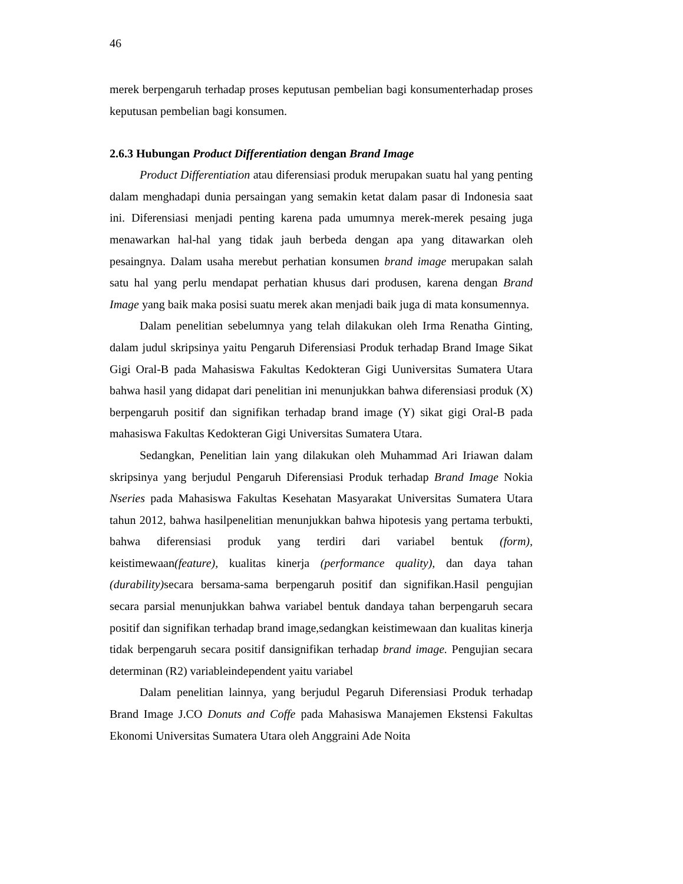46
merek berpengaruh terhadap proses keputusan pembelian bagi konsumenterhadap proses keputusan pembelian bagi konsumen.
2.6.3 Hubungan Product Differentiation dengan Brand Image
Product Differentiation atau diferensiasi produk merupakan suatu hal yang penting dalam menghadapi dunia persaingan yang semakin ketat dalam pasar di Indonesia saat ini. Diferensiasi menjadi penting karena pada umumnya merek-merek pesaing juga menawarkan hal-hal yang tidak jauh berbeda dengan apa yang ditawarkan oleh pesaingnya. Dalam usaha merebut perhatian konsumen brand image merupakan salah satu hal yang perlu mendapat perhatian khusus dari produsen, karena dengan Brand Image yang baik maka posisi suatu merek akan menjadi baik juga di mata konsumennya.
Dalam penelitian sebelumnya yang telah dilakukan oleh Irma Renatha Ginting, dalam judul skripsinya yaitu Pengaruh Diferensiasi Produk terhadap Brand Image Sikat Gigi Oral-B pada Mahasiswa Fakultas Kedokteran Gigi Uuniversitas Sumatera Utara bahwa hasil yang didapat dari penelitian ini menunjukkan bahwa diferensiasi produk (X) berpengaruh positif dan signifikan terhadap brand image (Y) sikat gigi Oral-B pada mahasiswa Fakultas Kedokteran Gigi Universitas Sumatera Utara.
Sedangkan, Penelitian lain yang dilakukan oleh Muhammad Ari Iriawan dalam skripsinya yang berjudul Pengaruh Diferensiasi Produk terhadap Brand Image Nokia Nseries pada Mahasiswa Fakultas Kesehatan Masyarakat Universitas Sumatera Utara tahun 2012, bahwa hasilpenelitian menunjukkan bahwa hipotesis yang pertama terbukti, bahwa diferensiasi produk yang terdiri dari variabel bentuk (form), keistimewaan(feature), kualitas kinerja (performance quality), dan daya tahan (durability) secara bersama-sama berpengaruh positif dan signifikan.Hasil pengujian secara parsial menunjukkan bahwa variabel bentuk dandaya tahan berpengaruh secara positif dan signifikan terhadap brand image,sedangkan keistimewaan dan kualitas kinerja tidak berpengaruh secara positif dansignifikan terhadap brand image. Pengujian secara determinan (R2) variableindependent yaitu variabel
Dalam penelitian lainnya, yang berjudul Pegaruh Diferensiasi Produk terhadap Brand Image J.CO Donuts and Coffe pada Mahasiswa Manajemen Ekstensi Fakultas Ekonomi Universitas Sumatera Utara oleh Anggraini Ade Noita